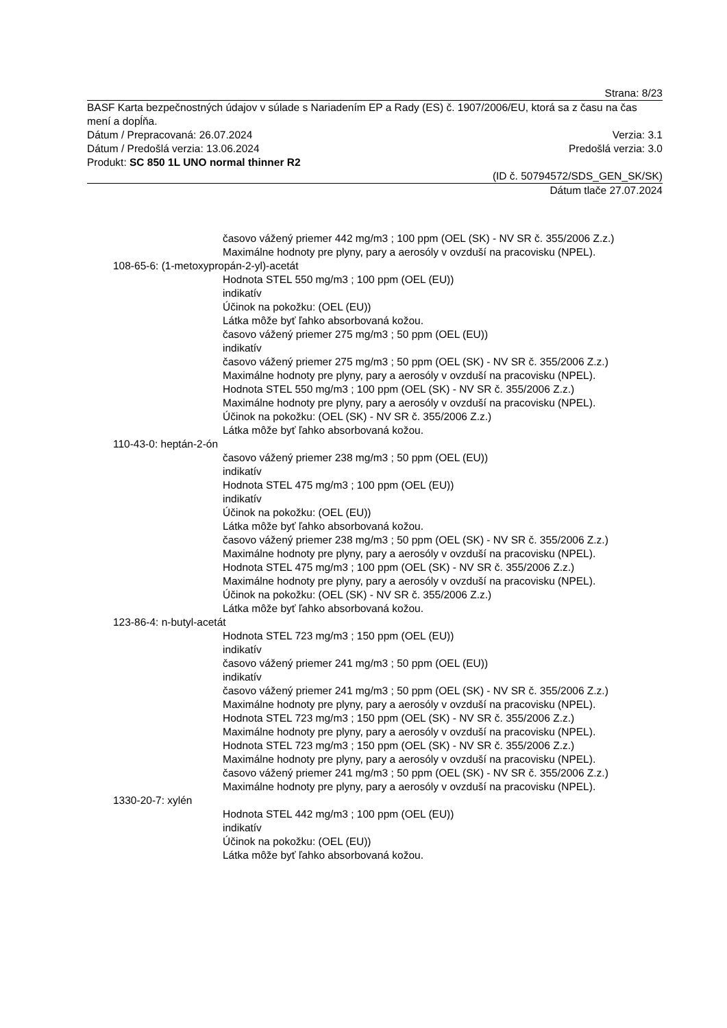Strana: 8/23
BASF Karta bezpečnostných údajov v súlade s Nariadením EP a Rady (ES) č. 1907/2006/EU, ktorá sa z času na čas mení a dopĺňa.
Dátum / Prepracovaná: 26.07.2024 Verzia: 3.1
Dátum / Predošlá verzia: 13.06.2024 Predošlá verzia: 3.0
Produkt: SC 850 1L UNO normal thinner R2
(ID č. 50794572/SDS_GEN_SK/SK)
Dátum tlače 27.07.2024
časovo vážený priemer 442 mg/m3 ; 100 ppm (OEL (SK) - NV SR č. 355/2006 Z.z.)
Maximálne hodnoty pre plyny, pary a aerosóly v ovzduší na pracovisku (NPEL).
108-65-6: (1-metoxypropán-2-yl)-acetát
Hodnota STEL 550 mg/m3 ; 100 ppm (OEL (EU))
indikatív
Účinok na pokožku: (OEL (EU))
Látka môže byť ľahko absorbovaná kožou.
časovo vážený priemer 275 mg/m3 ; 50 ppm (OEL (EU))
indikatív
časovo vážený priemer 275 mg/m3 ; 50 ppm (OEL (SK) - NV SR č. 355/2006 Z.z.)
Maximálne hodnoty pre plyny, pary a aerosóly v ovzduší na pracovisku (NPEL).
Hodnota STEL 550 mg/m3 ; 100 ppm (OEL (SK) - NV SR č. 355/2006 Z.z.)
Maximálne hodnoty pre plyny, pary a aerosóly v ovzduší na pracovisku (NPEL).
Účinok na pokožku: (OEL (SK) - NV SR č. 355/2006 Z.z.)
Látka môže byť ľahko absorbovaná kožou.
110-43-0: heptán-2-ón
časovo vážený priemer 238 mg/m3 ; 50 ppm (OEL (EU))
indikatív
Hodnota STEL 475 mg/m3 ; 100 ppm (OEL (EU))
indikatív
Účinok na pokožku: (OEL (EU))
Látka môže byť ľahko absorbovaná kožou.
časovo vážený priemer 238 mg/m3 ; 50 ppm (OEL (SK) - NV SR č. 355/2006 Z.z.)
Maximálne hodnoty pre plyny, pary a aerosóly v ovzduší na pracovisku (NPEL).
Hodnota STEL 475 mg/m3 ; 100 ppm (OEL (SK) - NV SR č. 355/2006 Z.z.)
Maximálne hodnoty pre plyny, pary a aerosóly v ovzduší na pracovisku (NPEL).
Účinok na pokožku: (OEL (SK) - NV SR č. 355/2006 Z.z.)
Látka môže byť ľahko absorbovaná kožou.
123-86-4: n-butyl-acetát
Hodnota STEL 723 mg/m3 ; 150 ppm (OEL (EU))
indikatív
časovo vážený priemer 241 mg/m3 ; 50 ppm (OEL (EU))
indikatív
časovo vážený priemer 241 mg/m3 ; 50 ppm (OEL (SK) - NV SR č. 355/2006 Z.z.)
Maximálne hodnoty pre plyny, pary a aerosóly v ovzduší na pracovisku (NPEL).
Hodnota STEL 723 mg/m3 ; 150 ppm (OEL (SK) - NV SR č. 355/2006 Z.z.)
Maximálne hodnoty pre plyny, pary a aerosóly v ovzduší na pracovisku (NPEL).
Hodnota STEL 723 mg/m3 ; 150 ppm (OEL (SK) - NV SR č. 355/2006 Z.z.)
Maximálne hodnoty pre plyny, pary a aerosóly v ovzduší na pracovisku (NPEL).
časovo vážený priemer 241 mg/m3 ; 50 ppm (OEL (SK) - NV SR č. 355/2006 Z.z.)
Maximálne hodnoty pre plyny, pary a aerosóly v ovzduší na pracovisku (NPEL).
1330-20-7: xylén
Hodnota STEL 442 mg/m3 ; 100 ppm (OEL (EU))
indikatív
Účinok na pokožku: (OEL (EU))
Látka môže byť ľahko absorbovaná kožou.